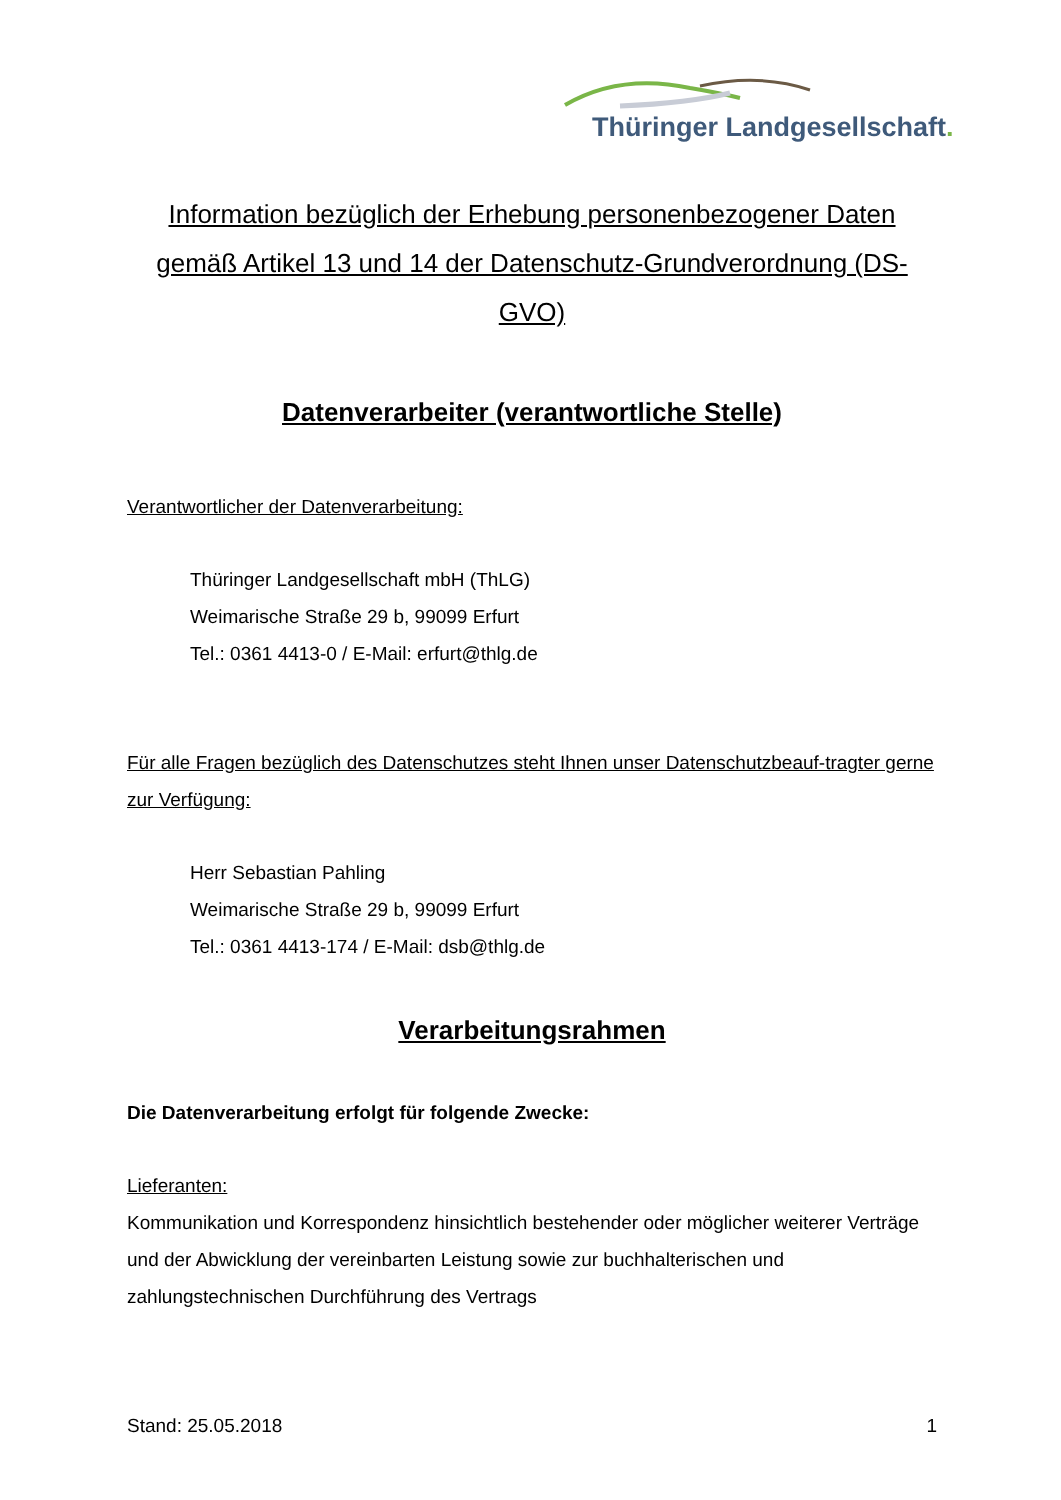Thüringer Landgesellschaft.
Information bezüglich der Erhebung personenbezogener Daten gemäß Artikel 13 und 14 der Datenschutz-Grundverordnung (DS-GVO)
Datenverarbeiter (verantwortliche Stelle)
Verantwortlicher der Datenverarbeitung:
Thüringer Landgesellschaft mbH (ThLG)
Weimarische Straße 29 b, 99099 Erfurt
Tel.: 0361 4413-0 / E-Mail: erfurt@thlg.de
Für alle Fragen bezüglich des Datenschutzes steht Ihnen unser Datenschutzbeauf-tragter gerne zur Verfügung:
Herr Sebastian Pahling
Weimarische Straße 29 b, 99099 Erfurt
Tel.: 0361 4413-174 / E-Mail: dsb@thlg.de
Verarbeitungsrahmen
Die Datenverarbeitung erfolgt für folgende Zwecke:
Lieferanten:
Kommunikation und Korrespondenz hinsichtlich bestehender oder möglicher weiterer Verträge und der Abwicklung der vereinbarten Leistung sowie zur buchhalterischen und zahlungstechnischen Durchführung des Vertrags
Stand: 25.05.2018 1